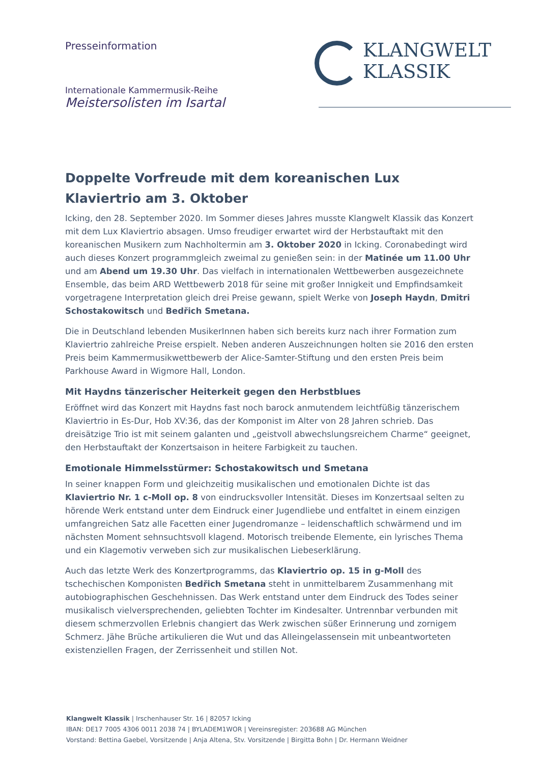Presseinformation
Internationale Kammermusik-Reihe
Meistersolisten im Isartal
KLANGWELT
KLASSIK
Doppelte Vorfreude mit dem koreanischen Lux Klaviertrio am 3. Oktober
Icking, den 28. September 2020. Im Sommer dieses Jahres musste Klangwelt Klassik das Konzert mit dem Lux Klaviertrio absagen. Umso freudiger erwartet wird der Herbstauftakt mit den koreanischen Musikern zum Nachholtermin am 3. Oktober 2020 in Icking. Coronabedingt wird auch dieses Konzert programmgleich zweimal zu genießen sein: in der Matinée um 11.00 Uhr und am Abend um 19.30 Uhr. Das vielfach in internationalen Wettbewerben ausgezeichnete Ensemble, das beim ARD Wettbewerb 2018 für seine mit großer Innigkeit und Empfindsamkeit vorgetragene Interpretation gleich drei Preise gewann, spielt Werke von Joseph Haydn, Dmitri Schostakowitsch und Bedřich Smetana.
Die in Deutschland lebenden MusikerInnen haben sich bereits kurz nach ihrer Formation zum Klaviertrio zahlreiche Preise erspielt. Neben anderen Auszeichnungen holten sie 2016 den ersten Preis beim Kammermusikwettbewerb der Alice-Samter-Stiftung und den ersten Preis beim Parkhouse Award in Wigmore Hall, London.
Mit Haydns tänzerischer Heiterkeit gegen den Herbstblues
Eröffnet wird das Konzert mit Haydns fast noch barock anmutendem leichtfüßig tänzerischem Klaviertrio in Es-Dur, Hob XV:36, das der Komponist im Alter von 28 Jahren schrieb. Das dreisätzige Trio ist mit seinem galanten und „geistvoll abwechslungsreichem Charme“ geeignet, den Herbstauftakt der Konzertsaison in heitere Farbigkeit zu tauchen.
Emotionale Himmelsstürmer: Schostakowitsch und Smetana
In seiner knappen Form und gleichzeitig musikalischen und emotionalen Dichte ist das Klaviertrio Nr. 1 c-Moll op. 8 von eindrucksvoller Intensität. Dieses im Konzertsaal selten zu hörende Werk entstand unter dem Eindruck einer Jugendliebe und entfaltet in einem einzigen umfangreichen Satz alle Facetten einer Jugendromanze – leidenschaftlich schwärmend und im nächsten Moment sehnsuchtsvoll klagend. Motorisch treibende Elemente, ein lyrisches Thema und ein Klagemotiv verweben sich zur musikalischen Liebeserklärung.
Auch das letzte Werk des Konzertprogramms, das Klaviertrio op. 15 in g-Moll des tschechischen Komponisten Bedřich Smetana steht in unmittelbarem Zusammenhang mit autobiographischen Geschehnissen. Das Werk entstand unter dem Eindruck des Todes seiner musikalisch vielversprechenden, geliebten Tochter im Kindesalter. Untrennbar verbunden mit diesem schmerzvollen Erlebnis changiert das Werk zwischen süßer Erinnerung und zornigem Schmerz. Jähe Brüche artikulieren die Wut und das Alleingelassensein mit unbeantworteten existenziellen Fragen, der Zerrissenheit und stillen Not.
Klangwelt Klassik | Irschenhauser Str. 16 | 82057 Icking
IBAN: DE17 7005 4306 0011 2038 74 | BYLADEM1WOR | Vereinsregister: 203688 AG München
Vorstand: Bettina Gaebel, Vorsitzende | Anja Altena, Stv. Vorsitzende | Birgitta Bohn | Dr. Hermann Weidner